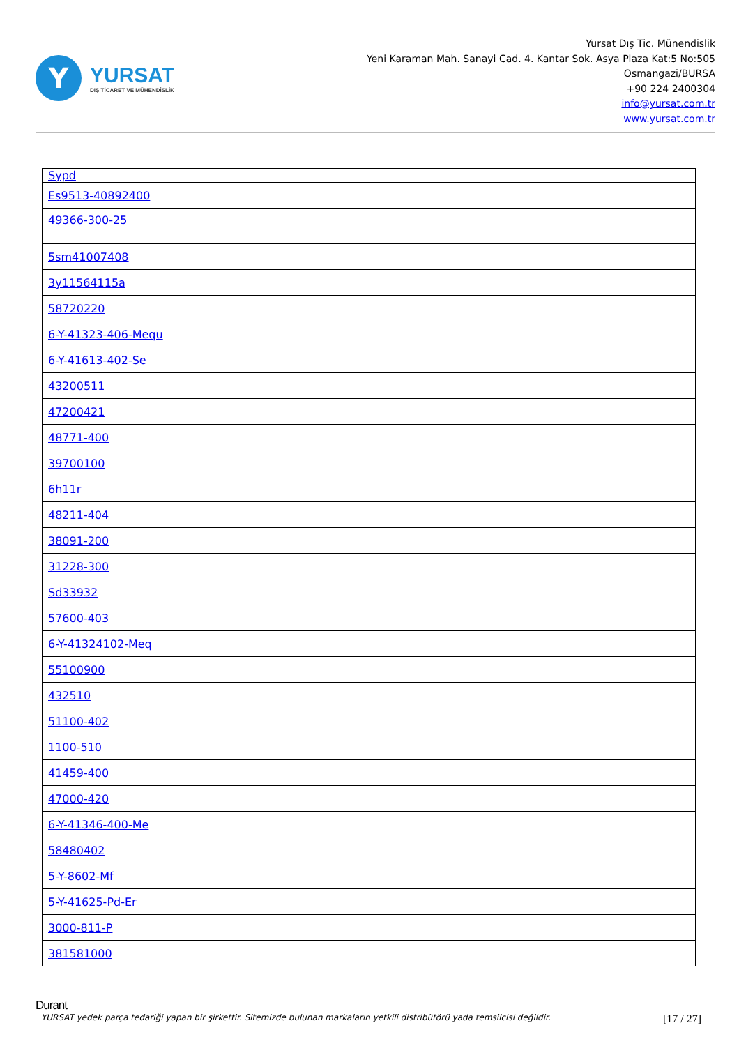Y
YURSAT
DIŞ TİCARET VE MÜHENDİSLİK
Yursat Dış Tic. Münendislik
Yeni Karaman Mah. Sanayi Cad. 4. Kantar Sok. Asya Plaza Kat:5 No:505
Osmangazi/BURSA
+90 224 2400304
info@yursat.com.tr
www.yursat.com.tr
| Sypd |
| Es9513-40892400 |
| 49366-300-25 |
| 5sm41007408 |
| 3y11564115a |
| 58720220 |
| 6-Y-41323-406-Mequ |
| 6-Y-41613-402-Se |
| 43200511 |
| 47200421 |
| 48771-400 |
| 39700100 |
| 6h11r |
| 48211-404 |
| 38091-200 |
| 31228-300 |
| Sd33932 |
| 57600-403 |
| 6-Y-41324102-Meq |
| 55100900 |
| 432510 |
| 51100-402 |
| 1100-510 |
| 41459-400 |
| 47000-420 |
| 6-Y-41346-400-Me |
| 58480402 |
| 5-Y-8602-Mf |
| 5-Y-41625-Pd-Er |
| 3000-811-P |
| 381581000 |
Durant
YURSAT yedek parça tedariği yapan bir şirkettir. Sitemizde bulunan markaların yetkili distribütörü yada temsilcisi değildir. [17 / 27]